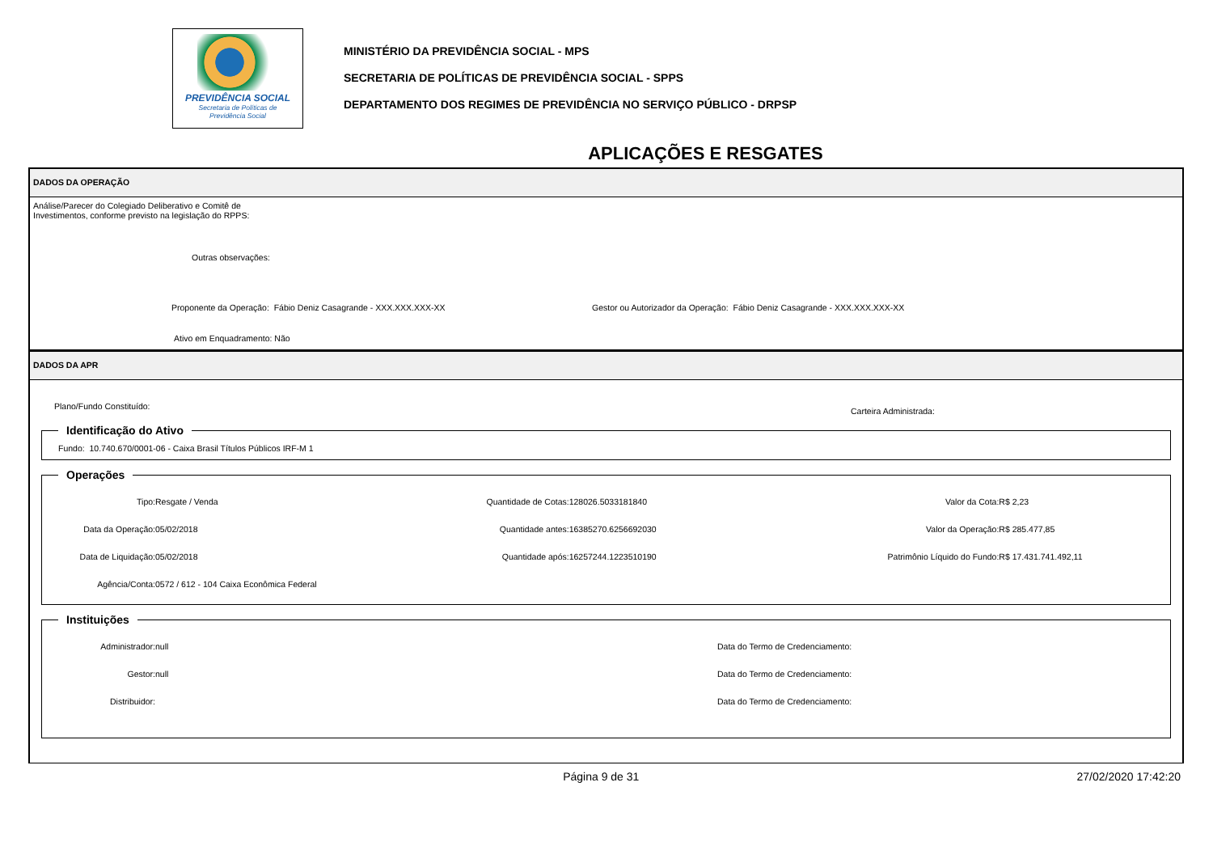PREVIDÊNCIA SOCIAL
Secretaria de Políticas de
Previdência Social
MINISTÉRIO DA PREVIDÊNCIA SOCIAL - MPS
SECRETARIA DE POLÍTICAS DE PREVIDÊNCIA SOCIAL - SPPS
DEPARTAMENTO DOS REGIMES DE PREVIDÊNCIA NO SERVIÇO PÚBLICO - DRPSP
APLICAÇÕES E RESGATES
DADOS DA OPERAÇÃO
Análise/Parecer do Colegiado Deliberativo e Comitê de
Investimentos, conforme previsto na legislação do RPPS:
Outras observações:
Proponente da Operação: Fábio Deniz Casagrande - XXX.XXX.XXX-XX Gestor ou Autorizador da Operação: Fábio Deniz Casagrande - XXX.XXX.XXX-XX
Ativo em Enquadramento: Não
DADOS DA APR
Plano/Fundo Constituído:
Carteira Administrada:
Identificação do Ativo Fundo: 10.740.670/0001-06 - Caixa Brasil Títulos Públicos IRF-M 1 Operações
Tipo: Resgate / Venda
Data da Operação: 05/02/2018
Data de Liquidação: 05/02/2018
Agência/Conta: 0572 / 612 - 104 Caixa Econômica Federal
Quantidade de Cotas: 128026.5033181840
Quantidade antes: 16385270.6256692030
Quantidade após: 16257244.1223510190
Valor da Cota: R$ 2,23
Valor da Operação: R$ 285.477,85
Patrimônio Líquido do Fundo: R$ 17.431.741.492,11
Instituições
Administrador: null
Gestor: null
Distribuidor:
Data do Termo de Credenciamento:
Data do Termo de Credenciamento:
Data do Termo de Credenciamento:
Página 9 de 31 27/02/2020 17:42:20